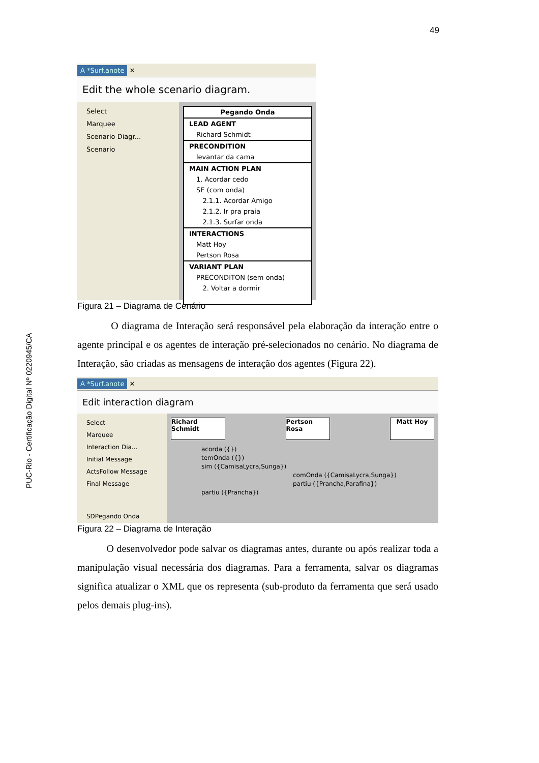49
PUC-Rio - Certificação Digital Nº 0220945/CA
A *Surf.anote ✕
Edit the whole scenario diagram.
Select
Marquee
Scenario Diagr...
Scenario
Pegando Onda
LEAD AGENT
Richard Schmidt
PRECONDITION
levantar da cama
MAIN ACTION PLAN
1. Acordar cedo
SE (com onda)
2.1.1. Acordar Amigo
2.1.2. Ir pra praia
2.1.3. Surfar onda
INTERACTIONS
Matt Hoy
Pertson Rosa
VARIANT PLAN
PRECONDITON (sem onda)
2. Voltar a dormir
Figura 21 – Diagrama de Cenário
O diagrama de Interação será responsável pela elaboração da interação entre o agente principal e os agentes de interação pré-selecionados no cenário. No diagrama de Interação, são criadas as mensagens de interação dos agentes (Figura 22).
A *Surf.anote ✕
Edit interaction diagram
Select
Marquee
Interaction Dia...
Initial Message
ActsFollow Message
Final Message
SDPegando Onda
Richard Schmidt Pertson Rosa Matt Hoy
acorda ({})
temOnda ({})
sim ({CamisaLycra,Sunga})
comOnda ({CamisaLycra,Sunga})
partiu ({Prancha,Parafina})
partiu ({Prancha})
Figura 22 – Diagrama de Interação
O desenvolvedor pode salvar os diagramas antes, durante ou após realizar toda a manipulação visual necessária dos diagramas. Para a ferramenta, salvar os diagramas significa atualizar o XML que os representa (sub-produto da ferramenta que será usado pelos demais plug-ins).